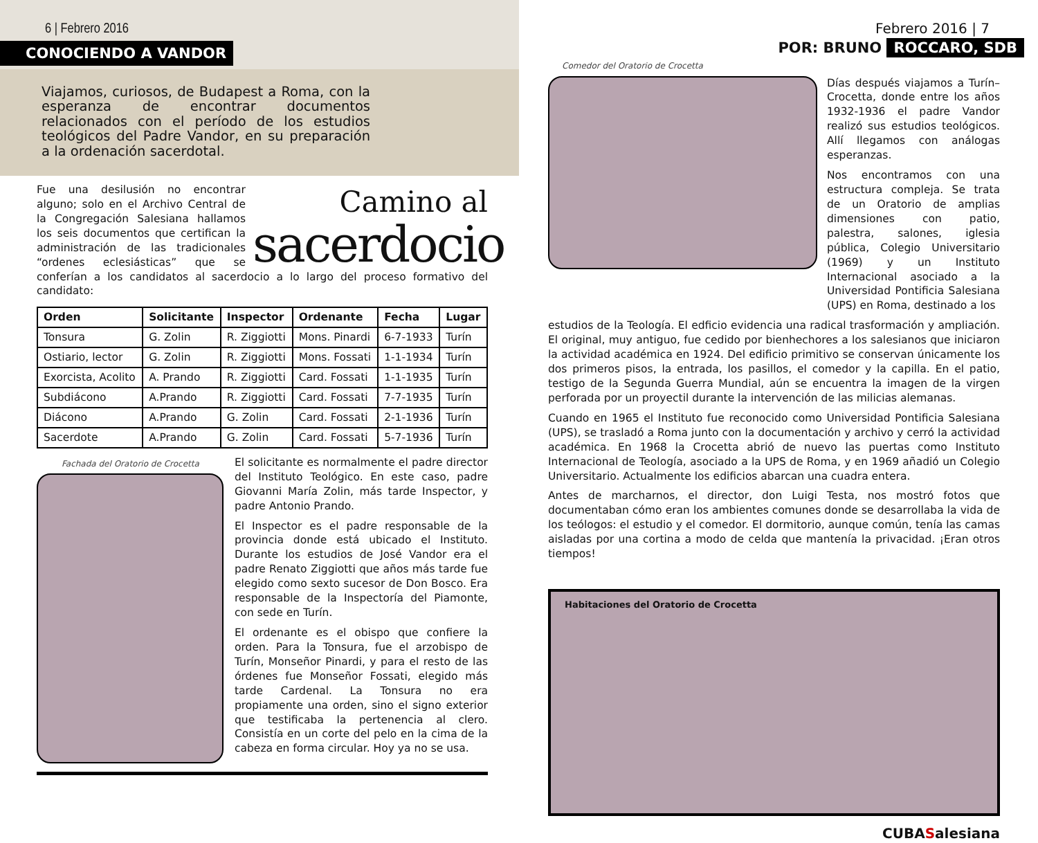6 | Febrero 2016
CONOCIENDO A VANDOR
Viajamos, curiosos, de Budapest a Roma, con la esperanza de encontrar documentos relacionados con el período de los estudios teológicos del Padre Vandor, en su preparación a la ordenación sacerdotal.
Camino al
sacerdocio
Fue una desilusión no encontrar alguno; solo en el Archivo Central de la Congregación Salesiana hallamos los seis documentos que certifican la administración de las tradicionales “ordenes eclesiásticas” que se conferían a los candidatos al sacerdocio a lo largo del proceso formativo del candidato:
| Orden | Solicitante | Inspector | Ordenante | Fecha | Lugar |
| --- | --- | --- | --- | --- | --- |
| Tonsura | G. Zolin | R. Ziggiotti | Mons. Pinardi | 6-7-1933 | Turín |
| Ostiario, lector | G. Zolin | R. Ziggiotti | Mons. Fossati | 1-1-1934 | Turín |
| Exorcista, Acolito | A. Prando | R. Ziggiotti | Card. Fossati | 1-1-1935 | Turín |
| Subdiácono | A.Prando | R. Ziggiotti | Card. Fossati | 7-7-1935 | Turín |
| Diácono | A.Prando | G. Zolin | Card. Fossati | 2-1-1936 | Turín |
| Sacerdote | A.Prando | G. Zolin | Card. Fossati | 5-7-1936 | Turín |
Fachada del Oratorio de Crocetta
El solicitante es normalmente el padre director del Instituto Teológico. En este caso, padre Giovanni María Zolin, más tarde Inspector, y padre Antonio Prando.
El Inspector es el padre responsable de la provincia donde está ubicado el Instituto. Durante los estudios de José Vandor era el padre Renato Ziggiotti que años más tarde fue elegido como sexto sucesor de Don Bosco. Era responsable de la Inspectoría del Piamonte, con sede en Turín.
El ordenante es el obispo que confiere la orden. Para la Tonsura, fue el arzobispo de Turín, Monseñor Pinardi, y para el resto de las órdenes fue Monseñor Fossati, elegido más tarde Cardenal. La Tonsura no era propiamente una orden, sino el signo exterior que testificaba la pertenencia al clero. Consistía en un corte del pelo en la cima de la cabeza en forma circular. Hoy ya no se usa.
Febrero 2016 | 7
POR: BRUNO ROCCARO, SDB
Comedor del Oratorio de Crocetta
Días después viajamos a Turín–Crocetta, donde entre los años 1932-1936 el padre Vandor realizó sus estudios teológicos. Allí llegamos con análogas esperanzas.
Nos encontramos con una estructura compleja. Se trata de un Oratorio de amplias dimensiones con patio, palestra, salones, iglesia pública, Colegio Universitario (1969) y un Instituto Internacional asociado a la Universidad Pontificia Salesiana (UPS) en Roma, destinado a los
estudios de la Teología. El edficio evidencia una radical trasformación y ampliación. El original, muy antiguo, fue cedido por bienhechores a los salesianos que iniciaron la actividad académica en 1924. Del edificio primitivo se conservan únicamente los dos primeros pisos, la entrada, los pasillos, el comedor y la capilla. En el patio, testigo de la Segunda Guerra Mundial, aún se encuentra la imagen de la virgen perforada por un proyectil durante la intervención de las milicias alemanas.
Cuando en 1965 el Instituto fue reconocido como Universidad Pontificia Salesiana (UPS), se trasladó a Roma junto con la documentación y archivo y cerró la actividad académica. En 1968 la Crocetta abrió de nuevo las puertas como Instituto Internacional de Teología, asociado a la UPS de Roma, y en 1969 añadió un Colegio Universitario. Actualmente los edificios abarcan una cuadra entera.
Antes de marcharnos, el director, don Luigi Testa, nos mostró fotos que documentaban cómo eran los ambientes comunes donde se desarrollaba la vida de los teólogos: el estudio y el comedor. El dormitorio, aunque común, tenía las camas aisladas por una cortina a modo de celda que mantenía la privacidad. ¡Eran otros tiempos!
Habitaciones del Oratorio de Crocetta
CUBASalesiana